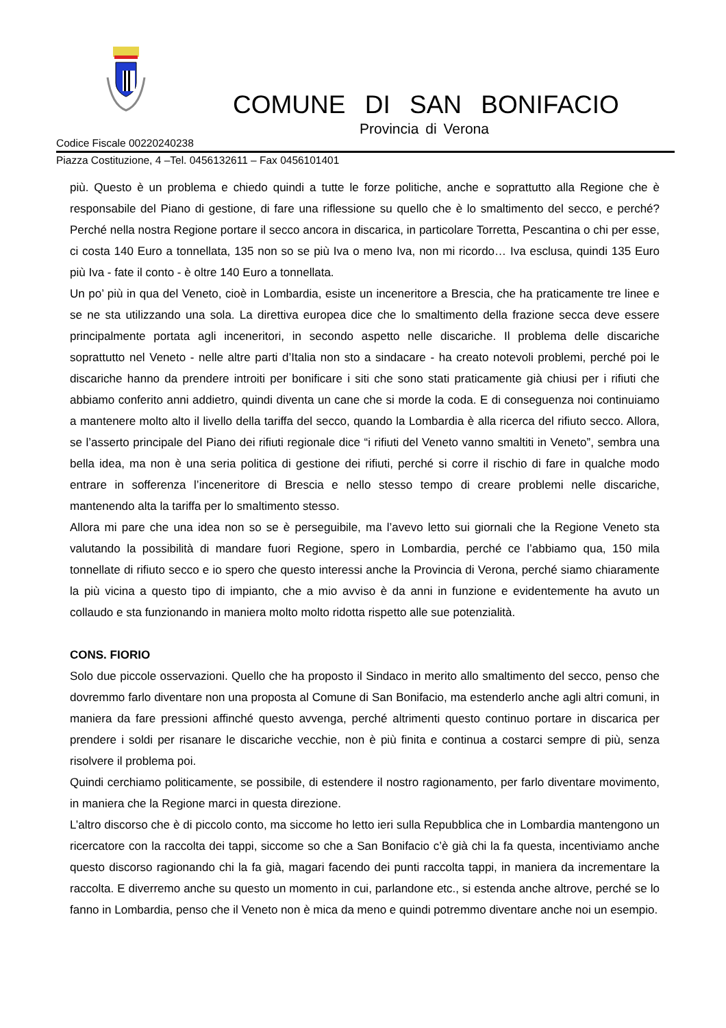COMUNE DI SAN BONIFACIO
Provincia di Verona
Codice Fiscale 00220240238
Piazza Costituzione, 4 –Tel. 0456132611 – Fax 0456101401
più. Questo è un problema e chiedo quindi a tutte le forze politiche, anche e soprattutto alla Regione che è responsabile del Piano di gestione, di fare una riflessione su quello che è lo smaltimento del secco, e perché? Perché nella nostra Regione portare il secco ancora in discarica, in particolare Torretta, Pescantina o chi per esse, ci costa 140 Euro a tonnellata, 135 non so se più Iva o meno Iva, non mi ricordo… Iva esclusa, quindi 135 Euro più Iva - fate il conto - è oltre 140 Euro a tonnellata.
Un po’ più in qua del Veneto, cioè in Lombardia, esiste un inceneritore a Brescia, che ha praticamente tre linee e se ne sta utilizzando una sola. La direttiva europea dice che lo smaltimento della frazione secca deve essere principalmente portata agli inceneritori, in secondo aspetto nelle discariche. Il problema delle discariche soprattutto nel Veneto - nelle altre parti d’Italia non sto a sindacare - ha creato notevoli problemi, perché poi le discariche hanno da prendere introiti per bonificare i siti che sono stati praticamente già chiusi per i rifiuti che abbiamo conferito anni addietro, quindi diventa un cane che si morde la coda. E di conseguenza noi continuiamo a mantenere molto alto il livello della tariffa del secco, quando la Lombardia è alla ricerca del rifiuto secco. Allora, se l’asserto principale del Piano dei rifiuti regionale dice “i rifiuti del Veneto vanno smaltiti in Veneto”, sembra una bella idea, ma non è una seria politica di gestione dei rifiuti, perché si corre il rischio di fare in qualche modo entrare in sofferenza l’inceneritore di Brescia e nello stesso tempo di creare problemi nelle discariche, mantenendo alta la tariffa per lo smaltimento stesso.
Allora mi pare che una idea non so se è perseguibile, ma l’avevo letto sui giornali che la Regione Veneto sta valutando la possibilità di mandare fuori Regione, spero in Lombardia, perché ce l’abbiamo qua, 150 mila tonnellate di rifiuto secco e io spero che questo interessi anche la Provincia di Verona, perché siamo chiaramente la più vicina a questo tipo di impianto, che a mio avviso è da anni in funzione e evidentemente ha avuto un collaudo e sta funzionando in maniera molto molto ridotta rispetto alle sue potenzialità.
CONS. FIORIO
Solo due piccole osservazioni. Quello che ha proposto il Sindaco in merito allo smaltimento del secco, penso che dovremmo farlo diventare non una proposta al Comune di San Bonifacio, ma estenderlo anche agli altri comuni, in maniera da fare pressioni affinché questo avvenga, perché altrimenti questo continuo portare in discarica per prendere i soldi per risanare le discariche vecchie, non è più finita e continua a costarci sempre di più, senza risolvere il problema poi.
Quindi cerchiamo politicamente, se possibile, di estendere il nostro ragionamento, per farlo diventare movimento, in maniera che la Regione marci in questa direzione.
L’altro discorso che è di piccolo conto, ma siccome ho letto ieri sulla Repubblica che in Lombardia mantengono un ricercatore con la raccolta dei tappi, siccome so che a San Bonifacio c’è già chi la fa questa, incentiviamo anche questo discorso ragionando chi la fa già, magari facendo dei punti raccolta tappi, in maniera da incrementare la raccolta. E diverremo anche su questo un momento in cui, parlandone etc., si estenda anche altrove, perché se lo fanno in Lombardia, penso che il Veneto non è mica da meno e quindi potremmo diventare anche noi un esempio.